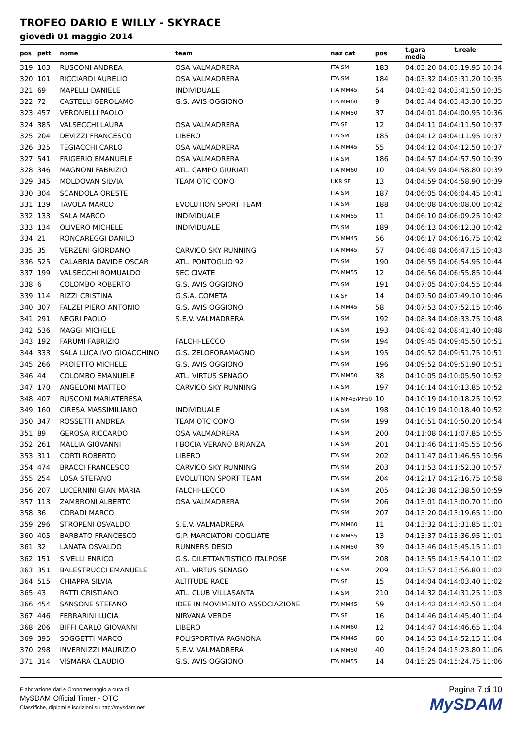TROFEO DARIO E WILLY - SKYRACE
giovedì 01 maggio 2014
| pos | pett | nome | team | naz cat | pos | t.gara t.reale media |
| --- | --- | --- | --- | --- | --- | --- |
| 319 | 103 | RUSCONI ANDREA | OSA VALMADRERA | ITA SM | 183 | 04:03:20 04:03:19.95 10:34 |
| 320 | 101 | RICCIARDI AURELIO | OSA VALMADRERA | ITA SM | 184 | 04:03:32 04:03:31.20 10:35 |
| 321 | 69 | MAPELLI DANIELE | INDIVIDUALE | ITA MM45 | 54 | 04:03:42 04:03:41.50 10:35 |
| 322 | 72 | CASTELLI GEROLAMO | G.S. AVIS OGGIONO | ITA MM60 | 9 | 04:03:44 04:03:43.30 10:35 |
| 323 | 457 | VERONELLI PAOLO | | ITA MM50 | 37 | 04:04:01 04:04:00.95 10:36 |
| 324 | 385 | VALSECCHI LAURA | OSA VALMADRERA | ITA SF | 12 | 04:04:11 04:04:11.50 10:37 |
| 325 | 204 | DEVIZZI FRANCESCO | LIBERO | ITA SM | 185 | 04:04:12 04:04:11.95 10:37 |
| 326 | 325 | TEGIACCHI CARLO | OSA VALMADRERA | ITA MM45 | 55 | 04:04:12 04:04:12.50 10:37 |
| 327 | 541 | FRIGERIO EMANUELE | OSA VALMADRERA | ITA SM | 186 | 04:04:57 04:04:57.50 10:39 |
| 328 | 346 | MAGNONI FABRIZIO | ATL. CAMPO GIURIATI | ITA MM60 | 10 | 04:04:59 04:04:58.80 10:39 |
| 329 | 345 | MOLDOVAN SILVIA | TEAM OTC COMO | UKR SF | 13 | 04:04:59 04:04:58.90 10:39 |
| 330 | 304 | SCANDOLA ORESTE | | ITA SM | 187 | 04:06:05 04:06:04.45 10:41 |
| 331 | 139 | TAVOLA MARCO | EVOLUTION SPORT TEAM | ITA SM | 188 | 04:06:08 04:06:08.00 10:42 |
| 332 | 133 | SALA MARCO | INDIVIDUALE | ITA MM55 | 11 | 04:06:10 04:06:09.25 10:42 |
| 333 | 134 | OLIVERO MICHELE | INDIVIDUALE | ITA SM | 189 | 04:06:13 04:06:12.30 10:42 |
| 334 | 21 | RONCAREGGI DANILO | | ITA MM45 | 56 | 04:06:17 04:06:16.75 10:42 |
| 335 | 35 | VERZENI GIORDANO | CARVICO SKY RUNNING | ITA MM45 | 57 | 04:06:48 04:06:47.15 10:43 |
| 336 | 525 | CALABRIA DAVIDE OSCAR | ATL. PONTOGLIO 92 | ITA SM | 190 | 04:06:55 04:06:54.95 10:44 |
| 337 | 199 | VALSECCHI ROMUALDO | SEC CIVATE | ITA MM55 | 12 | 04:06:56 04:06:55.85 10:44 |
| 338 | 6 | COLOMBO ROBERTO | G.S. AVIS OGGIONO | ITA SM | 191 | 04:07:05 04:07:04.55 10:44 |
| 339 | 114 | RIZZI CRISTINA | G.S.A. COMETA | ITA SF | 14 | 04:07:50 04:07:49.10 10:46 |
| 340 | 307 | FALZEI PIERO ANTONIO | G.S. AVIS OGGIONO | ITA MM45 | 58 | 04:07:53 04:07:52.15 10:46 |
| 341 | 291 | NEGRI PAOLO | S.E.V. VALMADRERA | ITA SM | 192 | 04:08:34 04:08:33.75 10:48 |
| 342 | 536 | MAGGI MICHELE | | ITA SM | 193 | 04:08:42 04:08:41.40 10:48 |
| 343 | 192 | FARUMI FABRIZIO | FALCHI-LECCO | ITA SM | 194 | 04:09:45 04:09:45.50 10:51 |
| 344 | 333 | SALA LUCA IVO GIOACCHINO | G.S. ZELOFORAMAGNO | ITA SM | 195 | 04:09:52 04:09:51.75 10:51 |
| 345 | 266 | PROIETTO MICHELE | G.S. AVIS OGGIONO | ITA SM | 196 | 04:09:52 04:09:51.90 10:51 |
| 346 | 44 | COLOMBO EMANUELE | ATL. VIRTUS SENAGO | ITA MM50 | 38 | 04:10:05 04:10:05.50 10:52 |
| 347 | 170 | ANGELONI MATTEO | CARVICO SKY RUNNING | ITA SM | 197 | 04:10:14 04:10:13.85 10:52 |
| 348 | 407 | RUSCONI MARIATERESA | | ITA MF45/MF50 | 10 | 04:10:19 04:10:18.25 10:52 |
| 349 | 160 | CIRESA MASSIMILIANO | INDIVIDUALE | ITA SM | 198 | 04:10:19 04:10:18.40 10:52 |
| 350 | 347 | ROSSETTI ANDREA | TEAM OTC COMO | ITA SM | 199 | 04:10:51 04:10:50.20 10:54 |
| 351 | 89 | GEROSA RICCARDO | OSA VALMADRERA | ITA SM | 200 | 04:11:08 04:11:07.85 10:55 |
| 352 | 261 | MALLIA GIOVANNI | I BOCIA VERANO BRIANZA | ITA SM | 201 | 04:11:46 04:11:45.55 10:56 |
| 353 | 311 | CORTI ROBERTO | LIBERO | ITA SM | 202 | 04:11:47 04:11:46.55 10:56 |
| 354 | 474 | BRACCI FRANCESCO | CARVICO SKY RUNNING | ITA SM | 203 | 04:11:53 04:11:52.30 10:57 |
| 355 | 254 | LOSA STEFANO | EVOLUTION SPORT TEAM | ITA SM | 204 | 04:12:17 04:12:16.75 10:58 |
| 356 | 207 | LUCERNINI GIAN MARIA | FALCHI-LECCO | ITA SM | 205 | 04:12:38 04:12:38.50 10:59 |
| 357 | 113 | ZAMBRONI ALBERTO | OSA VALMADRERA | ITA SM | 206 | 04:13:01 04:13:00.70 11:00 |
| 358 | 36 | CORADI MARCO | | ITA SM | 207 | 04:13:20 04:13:19.65 11:00 |
| 359 | 296 | STROPENI OSVALDO | S.E.V. VALMADRERA | ITA MM60 | 11 | 04:13:32 04:13:31.85 11:01 |
| 360 | 405 | BARBATO FRANCESCO | G.P. MARCIATORI COGLIATE | ITA MM55 | 13 | 04:13:37 04:13:36.95 11:01 |
| 361 | 32 | LANATA OSVALDO | RUNNERS DESIO | ITA MM50 | 39 | 04:13:46 04:13:45.15 11:01 |
| 362 | 151 | SIVELLI ENRICO | G.S. DILETTANTISTICO ITALPOSE | ITA SM | 208 | 04:13:55 04:13:54.10 11:02 |
| 363 | 351 | BALESTRUCCI EMANUELE | ATL. VIRTUS SENAGO | ITA SM | 209 | 04:13:57 04:13:56.80 11:02 |
| 364 | 515 | CHIAPPA SILVIA | ALTITUDE RACE | ITA SF | 15 | 04:14:04 04:14:03.40 11:02 |
| 365 | 43 | RATTI CRISTIANO | ATL. CLUB VILLASANTA | ITA SM | 210 | 04:14:32 04:14:31.25 11:03 |
| 366 | 454 | SANSONE STEFANO | IDEE IN MOVIMENTO ASSOCIAZIONE | ITA MM45 | 59 | 04:14:42 04:14:42.50 11:04 |
| 367 | 446 | FERRARINI LUCIA | NIRVANA VERDE | ITA SF | 16 | 04:14:46 04:14:45.40 11:04 |
| 368 | 206 | BIFFI CARLO GIOVANNI | LIBERO | ITA MM60 | 12 | 04:14:47 04:14:46.65 11:04 |
| 369 | 395 | SOGGETTI MARCO | POLISPORTIVA PAGNONA | ITA MM45 | 60 | 04:14:53 04:14:52.15 11:04 |
| 370 | 298 | INVERNIZZI MAURIZIO | S.E.V. VALMADRERA | ITA MM50 | 40 | 04:15:24 04:15:23.80 11:06 |
| 371 | 314 | VISMARA CLAUDIO | G.S. AVIS OGGIONO | ITA MM55 | 14 | 04:15:25 04:15:24.75 11:06 |
Elaborazione dati e Cronometraggio a cura di
MySDAM Official Timer - OTC
Classifiche, diplomi e iscrizioni su http://mysdam.net
Pagina 7 di 10
MySDAM